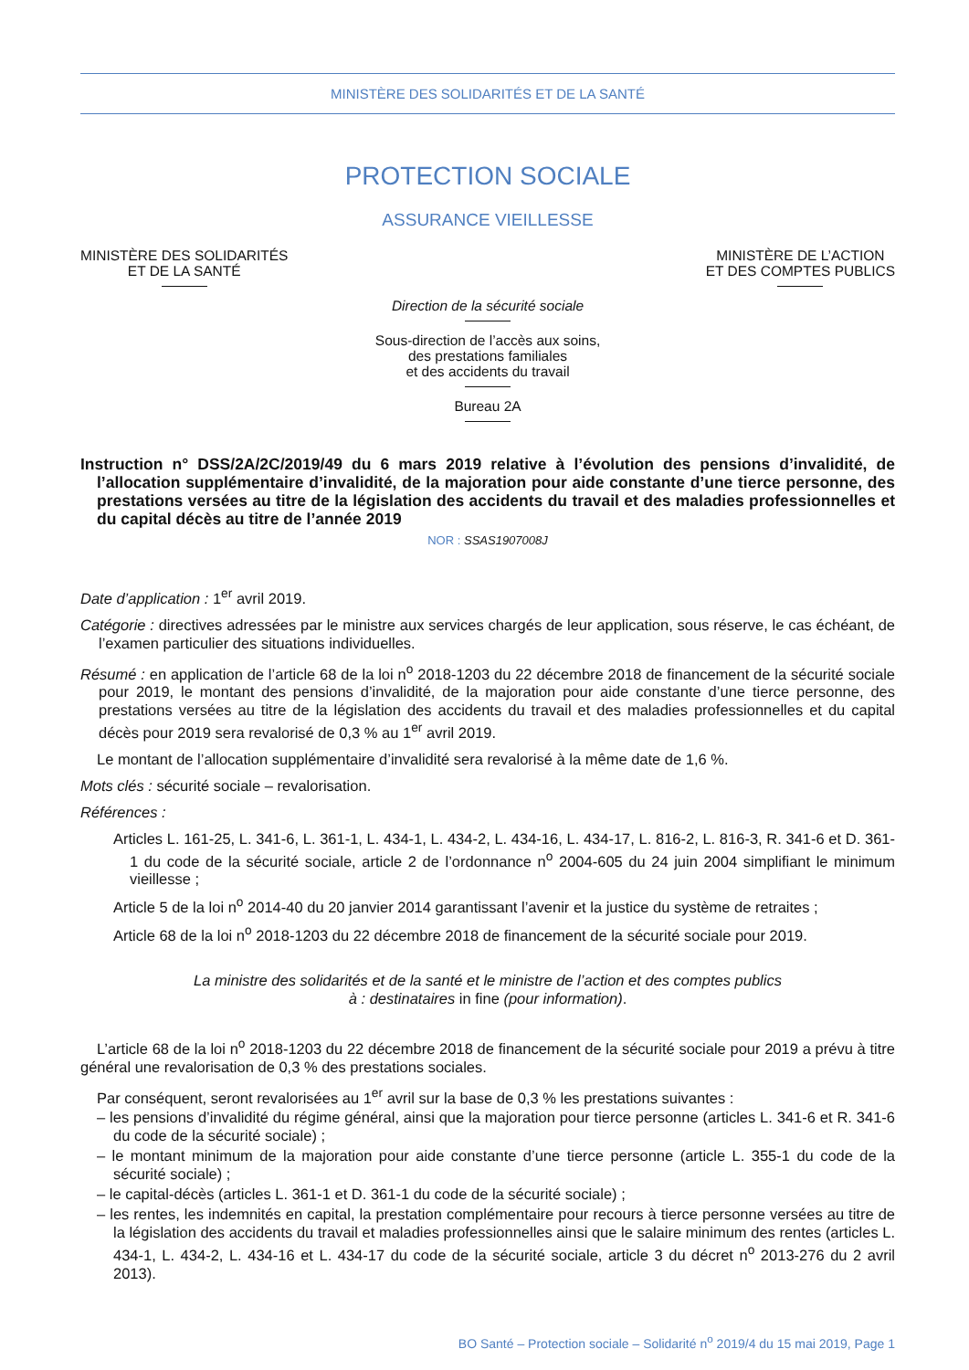MINISTÈRE DES SOLIDARITÉS ET DE LA SANTÉ
PROTECTION SOCIALE
ASSURANCE VIEILLESSE
MINISTÈRE DES SOLIDARITÉS
ET DE LA SANTÉ
MINISTÈRE DE L’ACTION
ET DES COMPTES PUBLICS
Direction de la sécurité sociale
Sous-direction de l’accès aux soins,
des prestations familiales
et des accidents du travail
Bureau 2A
Instruction n° DSS/2A/2C/2019/49 du 6 mars 2019 relative à l’évolution des pensions d’invalidité, de l’allocation supplémentaire d’invalidité, de la majoration pour aide constante d’une tierce personne, des prestations versées au titre de la législation des accidents du travail et des maladies professionnelles et du capital décès au titre de l’année 2019
NOR : SSAS1907008J
Date d’application : 1<sup>er</sup> avril 2019.
Catégorie : directives adressées par le ministre aux services chargés de leur application, sous réserve, le cas échéant, de l’examen particulier des situations individuelles.
Résumé : en application de l’article 68 de la loi n<sup>o</sup> 2018-1203 du 22 décembre 2018 de financement de la sécurité sociale pour 2019, le montant des pensions d’invalidité, de la majoration pour aide constante d’une tierce personne, des prestations versées au titre de la législation des accidents du travail et des maladies professionnelles et du capital décès pour 2019 sera revalorisé de 0,3 % au 1<sup>er</sup> avril 2019.
Le montant de l’allocation supplémentaire d’invalidité sera revalorisé à la même date de 1,6 %.
Mots clés : sécurité sociale – revalorisation.
Références :
Articles L. 161-25, L. 341-6, L. 361-1, L. 434-1, L. 434-2, L. 434-16, L. 434-17, L. 816-2, L. 816-3, R. 341-6 et D. 361-1 du code de la sécurité sociale, article 2 de l’ordonnance n<sup>o</sup> 2004-605 du 24 juin 2004 simplifiant le minimum vieillesse ;
Article 5 de la loi n<sup>o</sup> 2014-40 du 20 janvier 2014 garantissant l’avenir et la justice du système de retraites ;
Article 68 de la loi n<sup>o</sup> 2018-1203 du 22 décembre 2018 de financement de la sécurité sociale pour 2019.
La ministre des solidarités et de la santé et le ministre de l’action et des comptes publics
à : destinataires in fine (pour information).
L’article 68 de la loi n<sup>o</sup> 2018-1203 du 22 décembre 2018 de financement de la sécurité sociale pour 2019 a prévu à titre général une revalorisation de 0,3 % des prestations sociales.
Par conséquent, seront revalorisées au 1<sup>er</sup> avril sur la base de 0,3 % les prestations suivantes :
– les pensions d’invalidité du régime général, ainsi que la majoration pour tierce personne (articles L. 341-6 et R. 341-6 du code de la sécurité sociale) ;
– le montant minimum de la majoration pour aide constante d’une tierce personne (article L. 355-1 du code de la sécurité sociale) ;
– le capital-décès (articles L. 361-1 et D. 361-1 du code de la sécurité sociale) ;
– les rentes, les indemnités en capital, la prestation complémentaire pour recours à tierce personne versées au titre de la législation des accidents du travail et maladies professionnelles ainsi que le salaire minimum des rentes (articles L. 434-1, L. 434-2, L. 434-16 et L. 434-17 du code de la sécurité sociale, article 3 du décret n<sup>o</sup> 2013-276 du 2 avril 2013).
BO Santé – Protection sociale – Solidarité n<sup>o</sup> 2019/4 du 15 mai 2019, Page 1